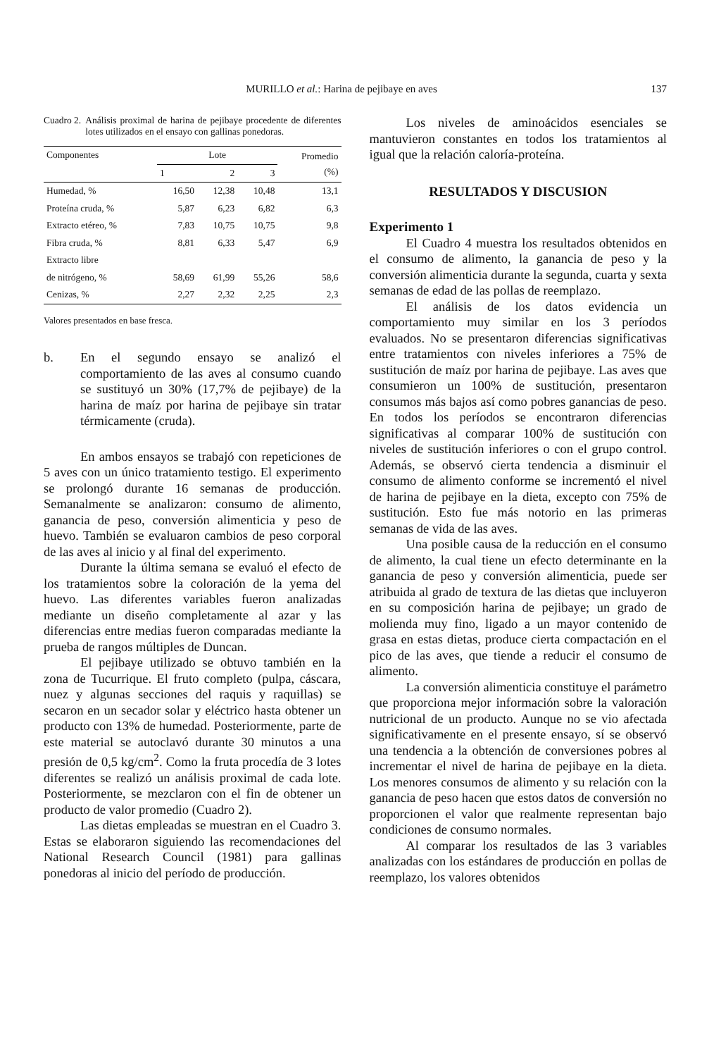MURILLO et al.: Harina de pejibaye en aves 137
Cuadro 2. Análisis proximal de harina de pejibaye procedente de diferentes lotes utilizados en el ensayo con gallinas ponedoras.
| Componentes | Lote | | | Promedio (%) |
| --- | --- | --- | --- | --- |
| | 1 | 2 | 3 | |
| Humedad, % | 16,50 | 12,38 | 10,48 | 13,1 |
| Proteína cruda, % | 5,87 | 6,23 | 6,82 | 6,3 |
| Extracto etéreo, % | 7,83 | 10,75 | 10,75 | 9,8 |
| Fibra cruda, % | 8,81 | 6,33 | 5,47 | 6,9 |
| Extracto libre | | | | |
| de nitrógeno, % | 58,69 | 61,99 | 55,26 | 58,6 |
| Cenizas, % | 2,27 | 2,32 | 2,25 | 2,3 |
Valores presentados en base fresca.
b. En el segundo ensayo se analizó el comportamiento de las aves al consumo cuando se sustituyó un 30% (17,7% de pejibaye) de la harina de maíz por harina de pejibaye sin tratar térmicamente (cruda).
En ambos ensayos se trabajó con repeticiones de 5 aves con un único tratamiento testigo. El experimento se prolongó durante 16 semanas de producción. Semanalmente se analizaron: consumo de alimento, ganancia de peso, conversión alimenticia y peso de huevo. También se evaluaron cambios de peso corporal de las aves al inicio y al final del experimento.
Durante la última semana se evaluó el efecto de los tratamientos sobre la coloración de la yema del huevo. Las diferentes variables fueron analizadas mediante un diseño completamente al azar y las diferencias entre medias fueron comparadas mediante la prueba de rangos múltiples de Duncan.
El pejibaye utilizado se obtuvo también en la zona de Tucurrique. El fruto completo (pulpa, cáscara, nuez y algunas secciones del raquis y raquillas) se secaron en un secador solar y eléctrico hasta obtener un producto con 13% de humedad. Posteriormente, parte de este material se autoclavó durante 30 minutos a una presión de 0,5 kg/cm<sup>2</sup>. Como la fruta procedía de 3 lotes diferentes se realizó un análisis proximal de cada lote. Posteriormente, se mezclaron con el fin de obtener un producto de valor promedio (Cuadro 2).
Las dietas empleadas se muestran en el Cuadro 3. Estas se elaboraron siguiendo las recomendaciones del National Research Council (1981) para gallinas ponedoras al inicio del período de producción.
Los niveles de aminoácidos esenciales se mantuvieron constantes en todos los tratamientos al igual que la relación caloría-proteína.
RESULTADOS Y DISCUSION
Experimento 1
El Cuadro 4 muestra los resultados obtenidos en el consumo de alimento, la ganancia de peso y la conversión alimenticia durante la segunda, cuarta y sexta semanas de edad de las pollas de reemplazo.
El análisis de los datos evidencia un comportamiento muy similar en los 3 períodos evaluados. No se presentaron diferencias significativas entre tratamientos con niveles inferiores a 75% de sustitución de maíz por harina de pejibaye. Las aves que consumieron un 100% de sustitución, presentaron consumos más bajos así como pobres ganancias de peso. En todos los períodos se encontraron diferencias significativas al comparar 100% de sustitución con niveles de sustitución inferiores o con el grupo control. Además, se observó cierta tendencia a disminuir el consumo de alimento conforme se incrementó el nivel de harina de pejibaye en la dieta, excepto con 75% de sustitución. Esto fue más notorio en las primeras semanas de vida de las aves.
Una posible causa de la reducción en el consumo de alimento, la cual tiene un efecto determinante en la ganancia de peso y conversión alimenticia, puede ser atribuida al grado de textura de las dietas que incluyeron en su composición harina de pejibaye; un grado de molienda muy fino, ligado a un mayor contenido de grasa en estas dietas, produce cierta compactación en el pico de las aves, que tiende a reducir el consumo de alimento.
La conversión alimenticia constituye el parámetro que proporciona mejor información sobre la valoración nutricional de un producto. Aunque no se vio afectada significativamente en el presente ensayo, sí se observó una tendencia a la obtención de conversiones pobres al incrementar el nivel de harina de pejibaye en la dieta. Los menores consumos de alimento y su relación con la ganancia de peso hacen que estos datos de conversión no proporcionen el valor que realmente representan bajo condiciones de consumo normales.
Al comparar los resultados de las 3 variables analizadas con los estándares de producción en pollas de reemplazo, los valores obtenidos